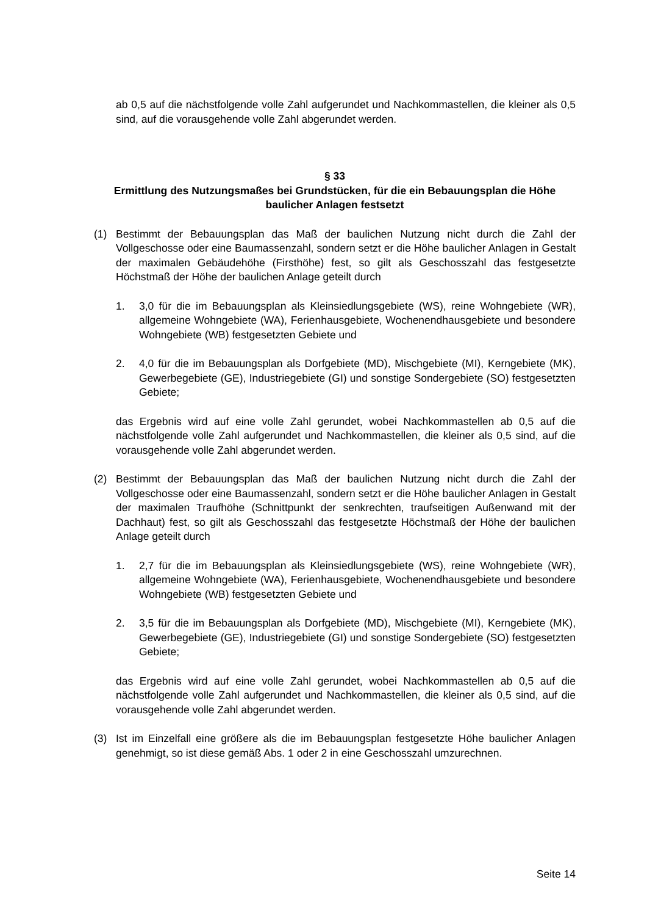ab 0,5 auf die nächstfolgende volle Zahl aufgerundet und Nachkommastellen, die kleiner als 0,5 sind, auf die vorausgehende volle Zahl abgerundet werden.
§ 33
Ermittlung des Nutzungsmaßes bei Grundstücken, für die ein Bebauungsplan die Höhe baulicher Anlagen festsetzt
(1) Bestimmt der Bebauungsplan das Maß der baulichen Nutzung nicht durch die Zahl der Vollgeschosse oder eine Baumassenzahl, sondern setzt er die Höhe baulicher Anlagen in Gestalt der maximalen Gebäudehöhe (Firsthöhe) fest, so gilt als Geschosszahl das festgesetzte Höchstmaß der Höhe der baulichen Anlage geteilt durch
1. 3,0 für die im Bebauungsplan als Kleinsiedlungsgebiete (WS), reine Wohngebiete (WR), allgemeine Wohngebiete (WA), Ferienhausgebiete, Wochenendhausgebiete und besondere Wohngebiete (WB) festgesetzten Gebiete und
2. 4,0 für die im Bebauungsplan als Dorfgebiete (MD), Mischgebiete (MI), Kerngebiete (MK), Gewerbegebiete (GE), Industriegebiete (GI) und sonstige Sondergebiete (SO) festgesetzten Gebiete;
das Ergebnis wird auf eine volle Zahl gerundet, wobei Nachkommastellen ab 0,5 auf die nächstfolgende volle Zahl aufgerundet und Nachkommastellen, die kleiner als 0,5 sind, auf die vorausgehende volle Zahl abgerundet werden.
(2) Bestimmt der Bebauungsplan das Maß der baulichen Nutzung nicht durch die Zahl der Vollgeschosse oder eine Baumassenzahl, sondern setzt er die Höhe baulicher Anlagen in Gestalt der maximalen Traufhöhe (Schnittpunkt der senkrechten, traufseitigen Außenwand mit der Dachhaut) fest, so gilt als Geschosszahl das festgesetzte Höchstmaß der Höhe der baulichen Anlage geteilt durch
1. 2,7 für die im Bebauungsplan als Kleinsiedlungsgebiete (WS), reine Wohngebiete (WR), allgemeine Wohngebiete (WA), Ferienhausgebiete, Wochenendhausgebiete und besondere Wohngebiete (WB) festgesetzten Gebiete und
2. 3,5 für die im Bebauungsplan als Dorfgebiete (MD), Mischgebiete (MI), Kerngebiete (MK), Gewerbegebiete (GE), Industriegebiete (GI) und sonstige Sondergebiete (SO) festgesetzten Gebiete;
das Ergebnis wird auf eine volle Zahl gerundet, wobei Nachkommastellen ab 0,5 auf die nächstfolgende volle Zahl aufgerundet und Nachkommastellen, die kleiner als 0,5 sind, auf die vorausgehende volle Zahl abgerundet werden.
(3) Ist im Einzelfall eine größere als die im Bebauungsplan festgesetzte Höhe baulicher Anlagen genehmigt, so ist diese gemäß Abs. 1 oder 2 in eine Geschosszahl umzurechnen.
Seite 14